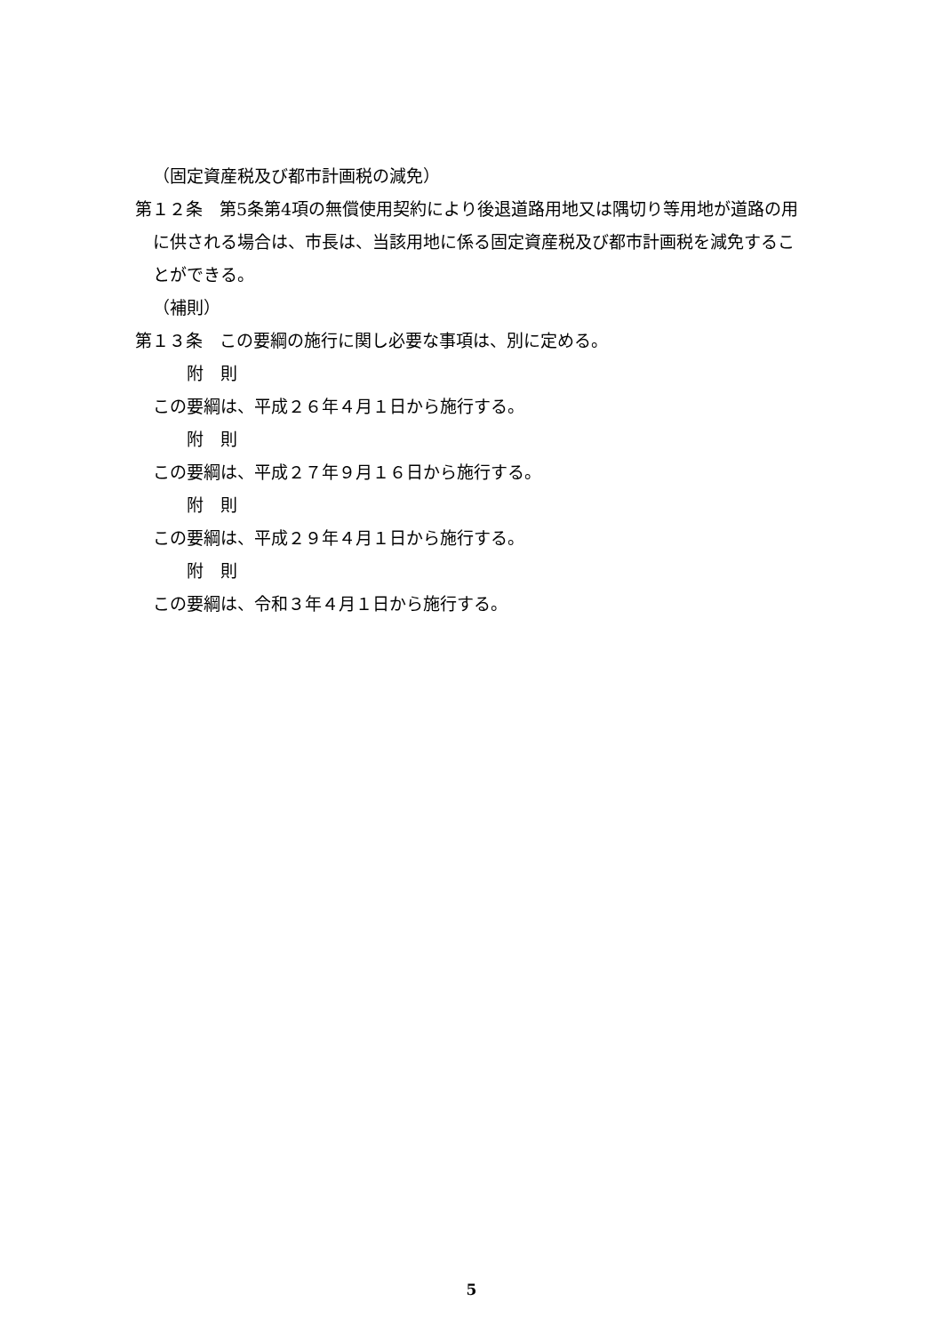（固定資産税及び都市計画税の減免）
第１２条　第5条第4項の無償使用契約により後退道路用地又は隅切り等用地が道路の用に供される場合は、市長は、当該用地に係る固定資産税及び都市計画税を減免することができる。
（補則）
第１３条　この要綱の施行に関し必要な事項は、別に定める。
附　則
この要綱は、平成２６年４月１日から施行する。
附　則
この要綱は、平成２７年９月１６日から施行する。
附　則
この要綱は、平成２９年４月１日から施行する。
附　則
この要綱は、令和３年４月１日から施行する。
5